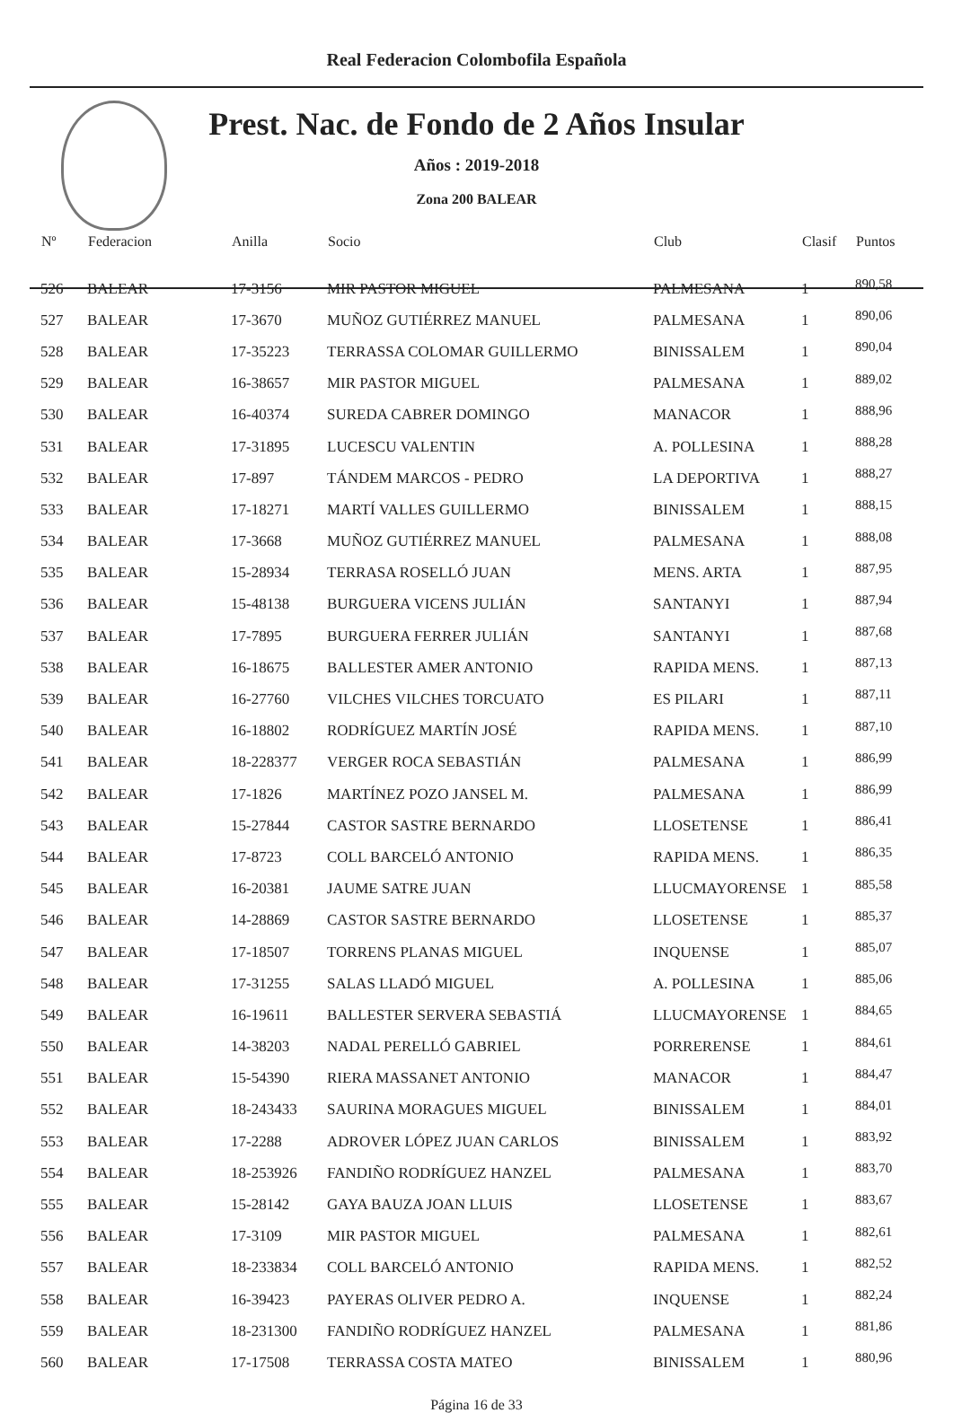Real Federacion Colombofila Española
Prest. Nac. de Fondo de 2 Años Insular
Años : 2019-2018
Zona 200 BALEAR
| Nº | Federacion | Anilla | Socio | Club | Clasif | Puntos |
| --- | --- | --- | --- | --- | --- | --- |
| 526 | BALEAR | 17-3156 | MIR PASTOR MIGUEL | PALMESANA | 1 | 890,58 |
| 527 | BALEAR | 17-3670 | MUÑOZ GUTIÉRREZ MANUEL | PALMESANA | 1 | 890,06 |
| 528 | BALEAR | 17-35223 | TERRASSA COLOMAR GUILLERMO | BINISSALEM | 1 | 890,04 |
| 529 | BALEAR | 16-38657 | MIR PASTOR MIGUEL | PALMESANA | 1 | 889,02 |
| 530 | BALEAR | 16-40374 | SUREDA CABRER DOMINGO | MANACOR | 1 | 888,96 |
| 531 | BALEAR | 17-31895 | LUCESCU VALENTIN | A. POLLESINA | 1 | 888,28 |
| 532 | BALEAR | 17-897 | TÁNDEM MARCOS - PEDRO | LA DEPORTIVA | 1 | 888,27 |
| 533 | BALEAR | 17-18271 | MARTÍ VALLES GUILLERMO | BINISSALEM | 1 | 888,15 |
| 534 | BALEAR | 17-3668 | MUÑOZ GUTIÉRREZ MANUEL | PALMESANA | 1 | 888,08 |
| 535 | BALEAR | 15-28934 | TERRASA ROSELLÓ JUAN | MENS. ARTA | 1 | 887,95 |
| 536 | BALEAR | 15-48138 | BURGUERA VICENS JULIÁN | SANTANYI | 1 | 887,94 |
| 537 | BALEAR | 17-7895 | BURGUERA FERRER JULIÁN | SANTANYI | 1 | 887,68 |
| 538 | BALEAR | 16-18675 | BALLESTER AMER ANTONIO | RAPIDA MENS. | 1 | 887,13 |
| 539 | BALEAR | 16-27760 | VILCHES VILCHES TORCUATO | ES PILARI | 1 | 887,11 |
| 540 | BALEAR | 16-18802 | RODRÍGUEZ MARTÍN JOSÉ | RAPIDA MENS. | 1 | 887,10 |
| 541 | BALEAR | 18-228377 | VERGER ROCA SEBASTIÁN | PALMESANA | 1 | 886,99 |
| 542 | BALEAR | 17-1826 | MARTÍNEZ POZO JANSEL M. | PALMESANA | 1 | 886,99 |
| 543 | BALEAR | 15-27844 | CASTOR SASTRE BERNARDO | LLOSETENSE | 1 | 886,41 |
| 544 | BALEAR | 17-8723 | COLL BARCELÓ ANTONIO | RAPIDA MENS. | 1 | 886,35 |
| 545 | BALEAR | 16-20381 | JAUME SATRE JUAN | LLUCMAYORENSE | 1 | 885,58 |
| 546 | BALEAR | 14-28869 | CASTOR SASTRE BERNARDO | LLOSETENSE | 1 | 885,37 |
| 547 | BALEAR | 17-18507 | TORRENS PLANAS MIGUEL | INQUENSE | 1 | 885,07 |
| 548 | BALEAR | 17-31255 | SALAS LLADÓ MIGUEL | A. POLLESINA | 1 | 885,06 |
| 549 | BALEAR | 16-19611 | BALLESTER SERVERA SEBASTIÁ | LLUCMAYORENSE | 1 | 884,65 |
| 550 | BALEAR | 14-38203 | NADAL PERELLÓ GABRIEL | PORRERENSE | 1 | 884,61 |
| 551 | BALEAR | 15-54390 | RIERA MASSANET ANTONIO | MANACOR | 1 | 884,47 |
| 552 | BALEAR | 18-243433 | SAURINA MORAGUES MIGUEL | BINISSALEM | 1 | 884,01 |
| 553 | BALEAR | 17-2288 | ADROVER LÓPEZ JUAN CARLOS | BINISSALEM | 1 | 883,92 |
| 554 | BALEAR | 18-253926 | FANDIÑO RODRÍGUEZ HANZEL | PALMESANA | 1 | 883,70 |
| 555 | BALEAR | 15-28142 | GAYA BAUZA JOAN LLUIS | LLOSETENSE | 1 | 883,67 |
| 556 | BALEAR | 17-3109 | MIR PASTOR MIGUEL | PALMESANA | 1 | 882,61 |
| 557 | BALEAR | 18-233834 | COLL BARCELÓ ANTONIO | RAPIDA MENS. | 1 | 882,52 |
| 558 | BALEAR | 16-39423 | PAYERAS OLIVER PEDRO A. | INQUENSE | 1 | 882,24 |
| 559 | BALEAR | 18-231300 | FANDIÑO RODRÍGUEZ HANZEL | PALMESANA | 1 | 881,86 |
| 560 | BALEAR | 17-17508 | TERRASSA COSTA MATEO | BINISSALEM | 1 | 880,96 |
Página 16 de 33